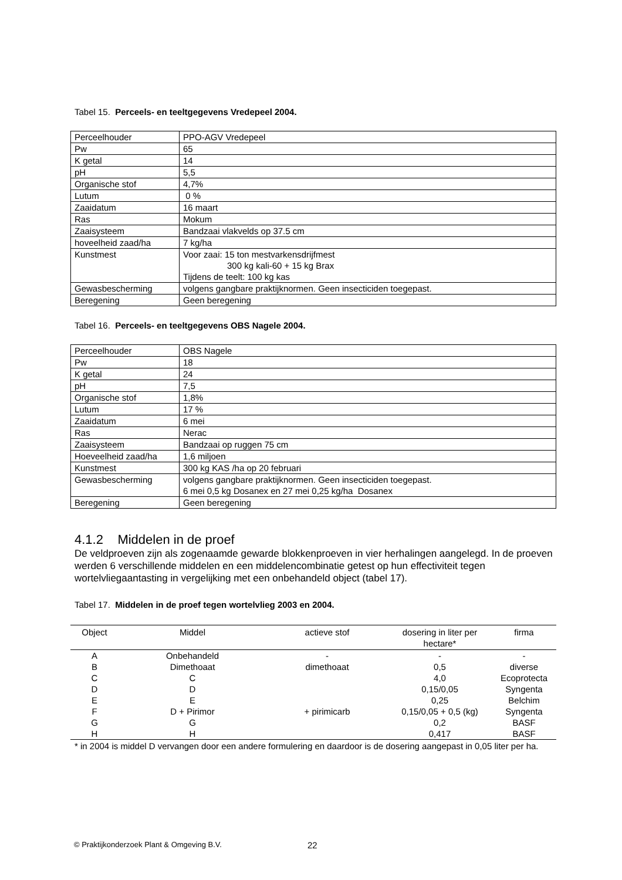Tabel 15. Perceels- en teeltgegevens Vredepeel 2004.
| Perceelhouder | PPO-AGV Vredepeel |
| Pw | 65 |
| K getal | 14 |
| pH | 5,5 |
| Organische stof | 4,7% |
| Lutum | 0 % |
| Zaaidatum | 16 maart |
| Ras | Mokum |
| Zaaisysteem | Bandzaai vlakvelds op 37.5 cm |
| hoveelheid zaad/ha | 7 kg/ha |
| Kunstmest | Voor zaai: 15 ton mestvarkensdrijfmest 300 kg kali-60 + 15 kg Brax Tijdens de teelt: 100 kg kas |
| Gewasbescherming | volgens gangbare praktijknormen. Geen insecticiden toegepast. |
| Beregening | Geen beregening |
Tabel 16. Perceels- en teeltgegevens OBS Nagele 2004.
| Perceelhouder | OBS Nagele |
| Pw | 18 |
| K getal | 24 |
| pH | 7,5 |
| Organische stof | 1,8% |
| Lutum | 17 % |
| Zaaidatum | 6 mei |
| Ras | Nerac |
| Zaaisysteem | Bandzaai op ruggen 75 cm |
| Hoeveelheid zaad/ha | 1,6 miljoen |
| Kunstmest | 300 kg KAS /ha op 20 februari |
| Gewasbescherming | volgens gangbare praktijknormen. Geen insecticiden toegepast. 6 mei 0,5 kg Dosanex en 27 mei 0,25 kg/ha Dosanex |
| Beregening | Geen beregening |
4.1.2 Middelen in de proef
De veldproeven zijn als zogenaamde gewarde blokkenproeven in vier herhalingen aangelegd. In de proeven werden 6 verschillende middelen en een middelencombinatie getest op hun effectiviteit tegen wortelvliegaantasting in vergelijking met een onbehandeld object (tabel 17).
Tabel 17. Middelen in de proef tegen wortelvlieg 2003 en 2004.
| Object | Middel | actieve stof | dosering in liter per hectare* | firma |
| --- | --- | --- | --- | --- |
| A | Onbehandeld | - | - | - |
| B | Dimethoaat | dimethoaat | 0,5 | diverse |
| C | C | | 4,0 | Ecoprotecta |
| D | D | | 0,15/0,05 | Syngenta |
| E | E | | 0,25 | Belchim |
| F | D + Pirimor | + pirimicarb | 0,15/0,05 + 0,5 (kg) | Syngenta |
| G | G | | 0,2 | BASF |
| H | H | | 0,417 | BASF |
* in 2004 is middel D vervangen door een andere formulering en daardoor is de dosering aangepast in 0,05 liter per ha.
© Praktijkonderzoek Plant & Omgeving B.V.
22